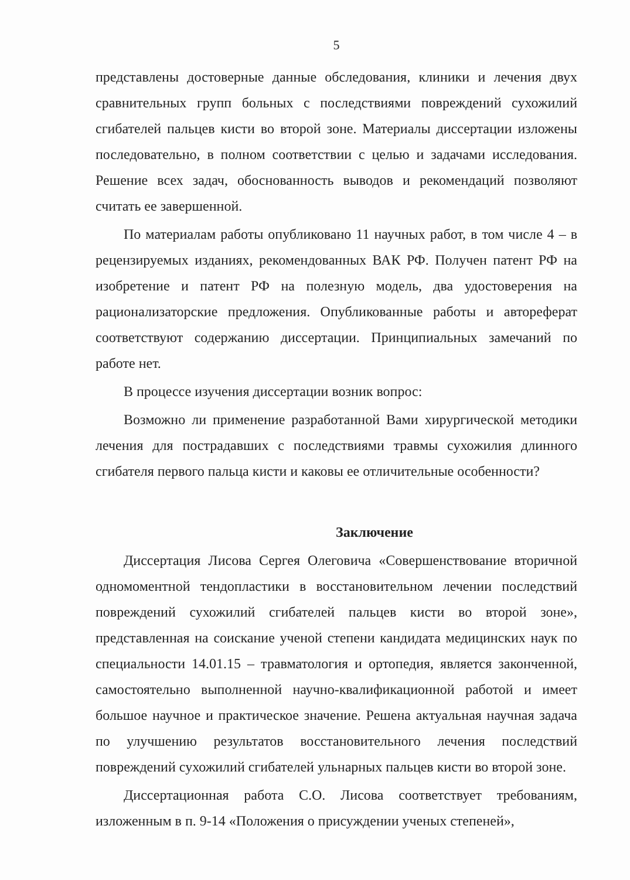5
представлены достоверные данные обследования, клиники и лечения двух сравнительных групп больных с последствиями повреждений сухожилий сгибателей пальцев кисти во второй зоне. Материалы диссертации изложены последовательно, в полном соответствии с целью и задачами исследования. Решение всех задач, обоснованность выводов и рекомендаций позволяют считать ее завершенной.
По материалам работы опубликовано 11 научных работ, в том числе 4 – в рецензируемых изданиях, рекомендованных ВАК РФ. Получен патент РФ на изобретение и патент РФ на полезную модель, два удостоверения на рационализаторские предложения. Опубликованные работы и автореферат соответствуют содержанию диссертации. Принципиальных замечаний по работе нет.
В процессе изучения диссертации возник вопрос:
Возможно ли применение разработанной Вами хирургической методики лечения для пострадавших с последствиями травмы сухожилия длинного сгибателя первого пальца кисти и каковы ее отличительные особенности?
Заключение
Диссертация Лисова Сергея Олеговича «Совершенствование вторичной одномоментной тендопластики в восстановительном лечении последствий повреждений сухожилий сгибателей пальцев кисти во второй зоне», представленная на соискание ученой степени кандидата медицинских наук по специальности 14.01.15 – травматология и ортопедия, является законченной, самостоятельно выполненной научно-квалификационной работой и имеет большое научное и практическое значение. Решена актуальная научная задача по улучшению результатов восстановительного лечения последствий повреждений сухожилий сгибателей ульнарных пальцев кисти во второй зоне.
Диссертационная работа С.О. Лисова соответствует требованиям, изложенным в п. 9-14 «Положения о присуждении ученых степеней»,